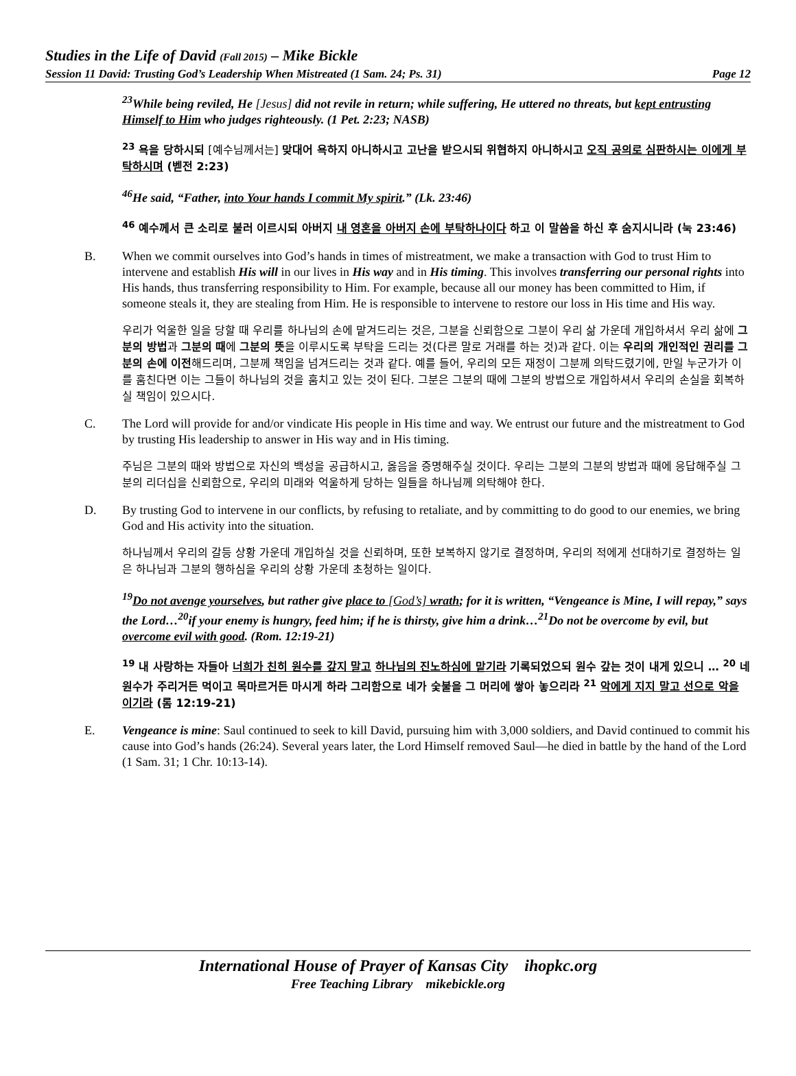Studies in the Life of David (Fall 2015) – Mike Bickle
Session 11 David: Trusting God’s Leadership When Mistreated (1 Sam. 24; Ps. 31) Page 12
<sup>23</sup> While being reviled, He [Jesus] did not revile in return; while suffering, He uttered no threats, but kept entrusting Himself to Him who judges righteously. (1 Pet. 2:23; NASB)
<sup>23</sup> 욕을 당하시되 [예수님께서는] 맞대어 욕하지 아니하시고 고난을 받으시되 위협하지 아니하시고 오직 공의로 심판하시는 이에게 부탁하시며 (벧전 2:23)
<sup>46</sup>He said, “Father, into Your hands I commit My spirit.” (Lk. 23:46)
<sup>46</sup> 예수께서 큰 소리로 불러 이르시되 아버지 내 영혼을 아버지 손에 부탁하나이다 하고 이 말씀을 하신 후 숨지시니라 (눅 23:46)
B. When we commit ourselves into God’s hands in times of mistreatment, we make a transaction with God to trust Him to intervene and establish His will in our lives in His way and in His timing. This involves transferring our personal rights into His hands, thus transferring responsibility to Him. For example, because all our money has been committed to Him, if someone steals it, they are stealing from Him. He is responsible to intervene to restore our loss in His time and His way.
우리가 억울한 일을 당할 때 우리를 하나님의 손에 맡겨드리는 것은, 그분을 신뢰함으로 그분이 우리 삶 가운데 개입하셔서 우리 삶에 그분의 방법과 그분의 때에 그분의 뜻을 이루시도록 부탁을 드리는 것(다른 말로 거래를 하는 것)과 같다. 이는 우리의 개인적인 권리를 그분의 손에 이전해드리며, 그분께 책임을 넘겨드리는 것과 같다. 예를 들어, 우리의 모든 재정이 그분께 의탁드렸기에, 만일 누군가가 이를 훔친다면 이는 그들이 하나님의 것을 훔치고 있는 것이 된다. 그분은 그분의 때에 그분의 방법으로 개입하셔서 우리의 손실을 회복하실 책임이 있으시다.
C. The Lord will provide for and/or vindicate His people in His time and way. We entrust our future and the mistreatment to God by trusting His leadership to answer in His way and in His timing.
주님은 그분의 때와 방법으로 자신의 백성을 공급하시고, 옳음을 증명해주실 것이다. 우리는 그분의 그분의 방법과 때에 응답해주실 그분의 리더십을 신뢰함으로, 우리의 미래와 억울하게 당하는 일들을 하나님께 의탁해야 한다.
D. By trusting God to intervene in our conflicts, by refusing to retaliate, and by committing to do good to our enemies, we bring God and His activity into the situation.
하나님께서 우리의 갈등 상황 가운데 개입하실 것을 신뢰하며, 또한 보복하지 않기로 결정하며, 우리의 적에게 선대하기로 결정하는 일은 하나님과 그분의 행하심을 우리의 상황 가운데 초청하는 일이다.
<sup>19</sup> Do not avenge yourselves, but rather give place to [God’s] wrath; for it is written, “Vengeance is Mine, I will repay,” says the Lord…<sup>20</sup>if your enemy is hungry, feed him; if he is thirsty, give him a drink…<sup>21</sup>Do not be overcome by evil, but overcome evil with good. (Rom. 12:19-21)
<sup>19</sup> 내 사랑하는 자들아 너희가 친히 원수를 갚지 말고 하나님의 진노하심에 맡기라 기록되었으되 원수 갚는 것이 내게 있으니 … <sup>20</sup> 네 원수가 주리거든 먹이고 목마르거든 마시게 하라 그리함으로 네가 숯불을 그 머리에 쌓아 놓으리라 <sup>21</sup> 악에게 지지 말고 선으로 악을 이기라 (롬 12:19-21)
E. Vengeance is mine: Saul continued to seek to kill David, pursuing him with 3,000 soldiers, and David continued to commit his cause into God’s hands (26:24). Several years later, the Lord Himself removed Saul—he died in battle by the hand of the Lord (1 Sam. 31; 1 Chr. 10:13-14).
International House of Prayer of Kansas City ihopkc.org
Free Teaching Library mikebickle.org